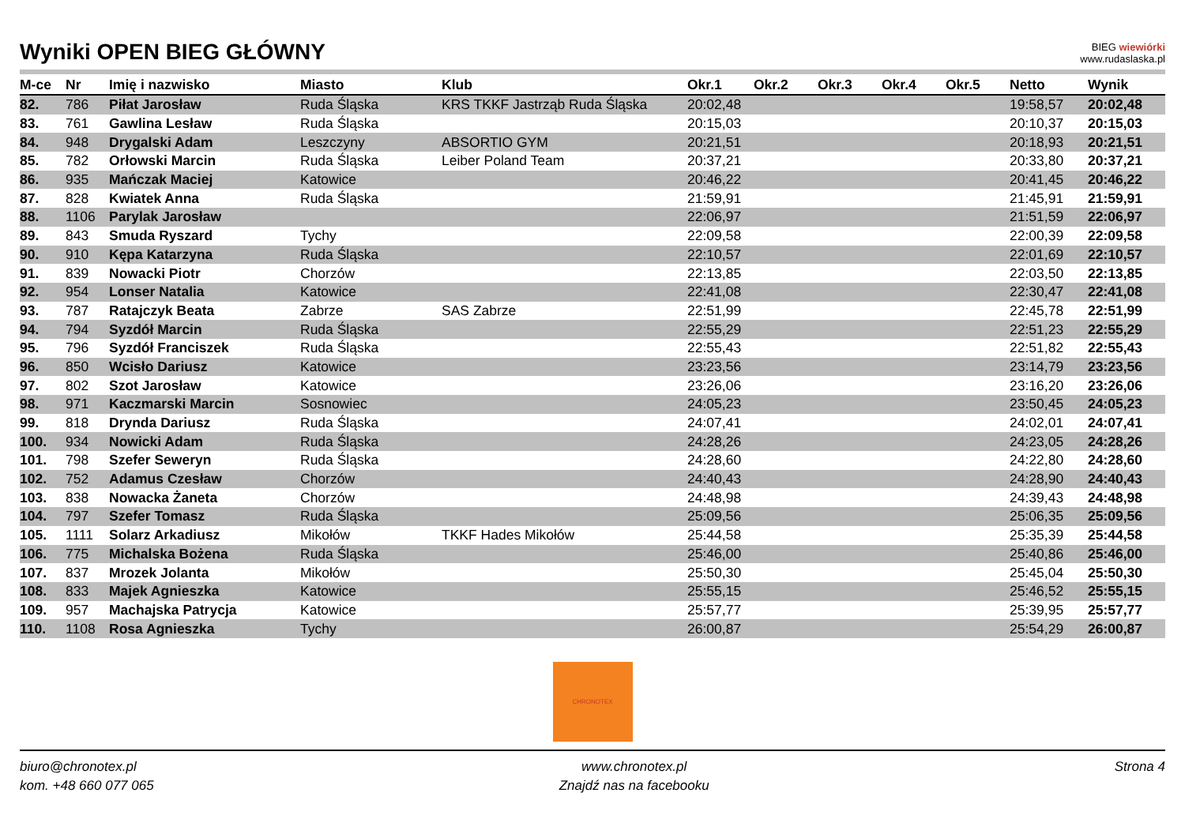Wyniki OPEN BIEG GŁÓWNY
BIEG wiewiórki
www.rudaslaska.pl
| M-ce | Nr | Imię i nazwisko | Miasto | Klub | Okr.1 | Okr.2 | Okr.3 | Okr.4 | Okr.5 | Netto | Wynik |
| --- | --- | --- | --- | --- | --- | --- | --- | --- | --- | --- | --- |
| 82. | 786 | Piłat Jarosław | Ruda Śląska | KRS TKKF Jastrząb Ruda Śląska | 20:02,48 | | | | | 19:58,57 | 20:02,48 |
| 83. | 761 | Gawlina Lesław | Ruda Śląska | | 20:15,03 | | | | | 20:10,37 | 20:15,03 |
| 84. | 948 | Drygalski Adam | Leszczyny | ABSORTIO GYM | 20:21,51 | | | | | 20:18,93 | 20:21,51 |
| 85. | 782 | Orłowski Marcin | Ruda Śląska | Leiber Poland Team | 20:37,21 | | | | | 20:33,80 | 20:37,21 |
| 86. | 935 | Mańczak Maciej | Katowice | | 20:46,22 | | | | | 20:41,45 | 20:46,22 |
| 87. | 828 | Kwiatek Anna | Ruda Śląska | | 21:59,91 | | | | | 21:45,91 | 21:59,91 |
| 88. | 1106 | Parylak Jarosław | | | 22:06,97 | | | | | 21:51,59 | 22:06,97 |
| 89. | 843 | Smuda Ryszard | Tychy | | 22:09,58 | | | | | 22:00,39 | 22:09,58 |
| 90. | 910 | Kępa Katarzyna | Ruda Śląska | | 22:10,57 | | | | | 22:01,69 | 22:10,57 |
| 91. | 839 | Nowacki Piotr | Chorzów | | 22:13,85 | | | | | 22:03,50 | 22:13,85 |
| 92. | 954 | Lonser Natalia | Katowice | | 22:41,08 | | | | | 22:30,47 | 22:41,08 |
| 93. | 787 | Ratajczyk Beata | Zabrze | SAS Zabrze | 22:51,99 | | | | | 22:45,78 | 22:51,99 |
| 94. | 794 | Syzdół Marcin | Ruda Śląska | | 22:55,29 | | | | | 22:51,23 | 22:55,29 |
| 95. | 796 | Syzdół Franciszek | Ruda Śląska | | 22:55,43 | | | | | 22:51,82 | 22:55,43 |
| 96. | 850 | Wcisło Dariusz | Katowice | | 23:23,56 | | | | | 23:14,79 | 23:23,56 |
| 97. | 802 | Szot Jarosław | Katowice | | 23:26,06 | | | | | 23:16,20 | 23:26,06 |
| 98. | 971 | Kaczmarski Marcin | Sosnowiec | | 24:05,23 | | | | | 23:50,45 | 24:05,23 |
| 99. | 818 | Drynda Dariusz | Ruda Śląska | | 24:07,41 | | | | | 24:02,01 | 24:07,41 |
| 100. | 934 | Nowicki Adam | Ruda Śląska | | 24:28,26 | | | | | 24:23,05 | 24:28,26 |
| 101. | 798 | Szefer Seweryn | Ruda Śląska | | 24:28,60 | | | | | 24:22,80 | 24:28,60 |
| 102. | 752 | Adamus Czesław | Chorzów | | 24:40,43 | | | | | 24:28,90 | 24:40,43 |
| 103. | 838 | Nowacka Żaneta | Chorzów | | 24:48,98 | | | | | 24:39,43 | 24:48,98 |
| 104. | 797 | Szefer Tomasz | Ruda Śląska | | 25:09,56 | | | | | 25:06,35 | 25:09,56 |
| 105. | 1111 | Solarz Arkadiusz | Mikołów | TKKF Hades Mikołów | 25:44,58 | | | | | 25:35,39 | 25:44,58 |
| 106. | 775 | Michalska Bożena | Ruda Śląska | | 25:46,00 | | | | | 25:40,86 | 25:46,00 |
| 107. | 837 | Mrozek Jolanta | Mikołów | | 25:50,30 | | | | | 25:45,04 | 25:50,30 |
| 108. | 833 | Majek Agnieszka | Katowice | | 25:55,15 | | | | | 25:46,52 | 25:55,15 |
| 109. | 957 | Machajska Patrycja | Katowice | | 25:57,77 | | | | | 25:39,95 | 25:57,77 |
| 110. | 1108 | Rosa Agnieszka | Tychy | | 26:00,87 | | | | | 25:54,29 | 26:00,87 |
CHRONOTEX
biuro@chronotex.pl
kom. +48 660 077 065
www.chronotex.pl
Znajdź nas na facebooku
Strona 4